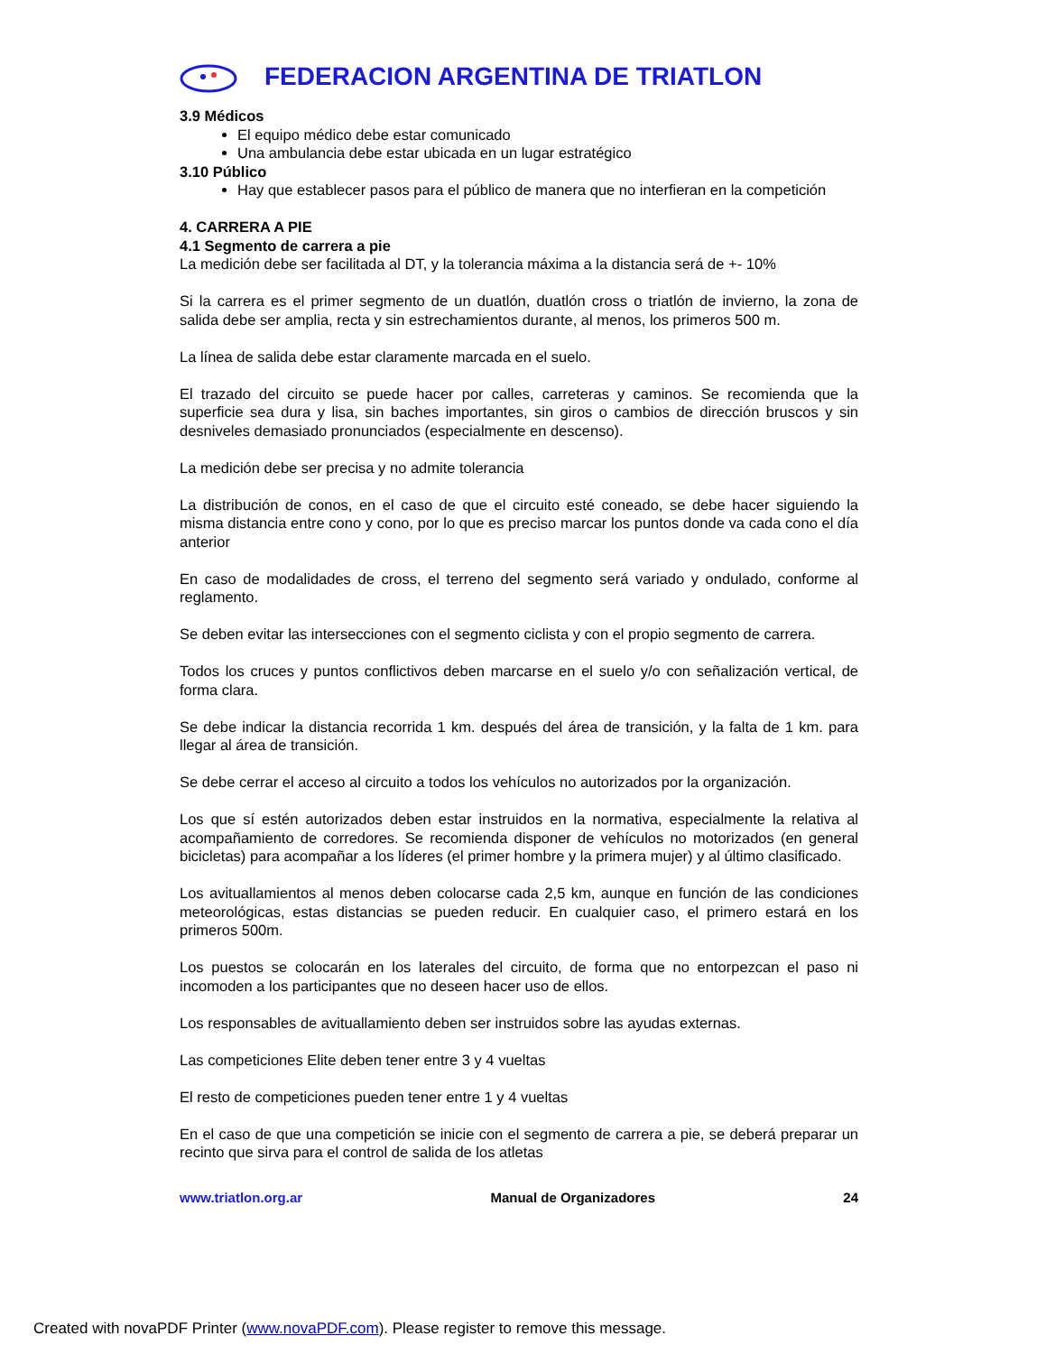FEDERACION ARGENTINA DE TRIATLON
3.9 Médicos
El equipo médico debe estar comunicado
Una ambulancia debe estar ubicada en un lugar estratégico
3.10 Público
Hay que establecer pasos para el público de manera que no interfieran en la competición
4. CARRERA A PIE
4.1 Segmento de carrera a pie
La medición debe ser facilitada al DT, y la tolerancia máxima a la distancia será de +- 10%
Si la carrera es el primer segmento de un duatlón, duatlón cross o triatlón de invierno, la zona de salida debe ser amplia, recta y sin estrechamientos durante, al menos, los primeros 500 m.
La línea de salida debe estar claramente marcada en el suelo.
El trazado del circuito se puede hacer por calles, carreteras y caminos. Se recomienda que la superficie sea dura y lisa, sin baches importantes, sin giros o cambios de dirección bruscos y sin desniveles demasiado pronunciados (especialmente en descenso).
La medición debe ser precisa y no admite tolerancia
La distribución de conos, en el caso de que el circuito esté coneado, se debe hacer siguiendo la misma distancia entre cono y cono, por lo que es preciso marcar los puntos donde va cada cono el día anterior
En caso de modalidades de cross, el terreno del segmento será variado y ondulado, conforme al reglamento.
Se deben evitar las intersecciones con el segmento ciclista y con el propio segmento de carrera.
Todos los cruces y puntos conflictivos deben marcarse en el suelo y/o con señalización vertical, de forma clara.
Se debe indicar la distancia recorrida 1 km. después del área de transición, y la falta de 1 km. para llegar al área de transición.
Se debe cerrar el acceso al circuito a todos los vehículos no autorizados por la organización.
Los que sí estén autorizados deben estar instruidos en la normativa, especialmente la relativa al acompañamiento de corredores. Se recomienda disponer de vehículos no motorizados (en general bicicletas) para acompañar a los líderes (el primer hombre y la primera mujer) y al último clasificado.
Los avituallamientos al menos deben colocarse cada 2,5 km, aunque en función de las condiciones meteorológicas, estas distancias se pueden reducir. En cualquier caso, el primero estará en los primeros 500m.
Los puestos se colocarán en los laterales del circuito, de forma que no entorpezcan el paso ni incomoden a los participantes que no deseen hacer uso de ellos.
Los responsables de avituallamiento deben ser instruidos sobre las ayudas externas.
Las competiciones Elite deben tener entre 3 y 4 vueltas
El resto de competiciones pueden tener entre 1 y 4 vueltas
En el caso de que una competición se inicie con el segmento de carrera a pie, se deberá preparar un recinto que sirva para el control de salida de los atletas
www.triatlon.org.ar Manual de Organizadores 24
Created with novaPDF Printer (www.novaPDF.com). Please register to remove this message.